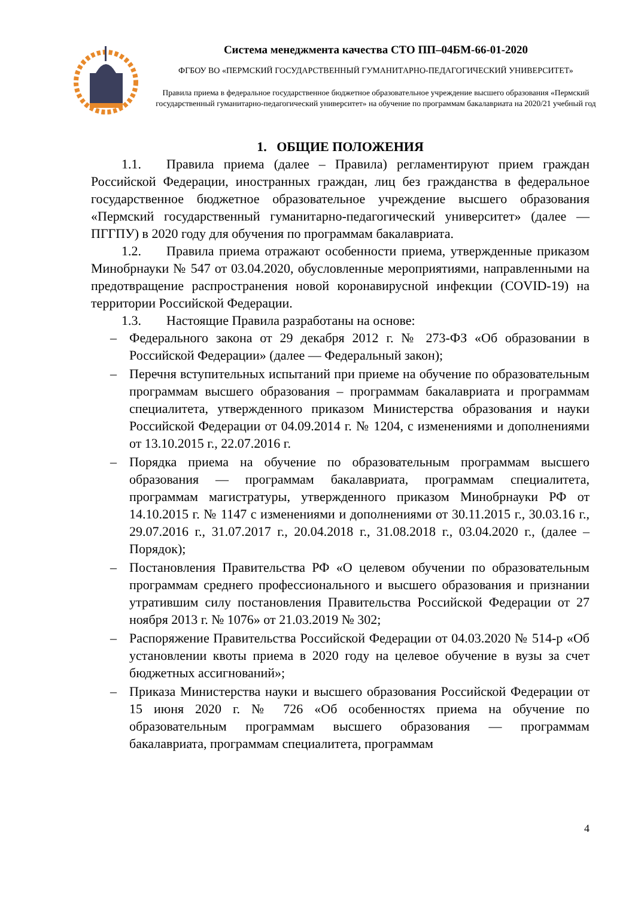Система менеджмента качества СТО ПП–04БМ-66-01-2020
ФГБОУ ВО «ПЕРМСКИЙ ГОСУДАРСТВЕННЫЙ ГУМАНИТАРНО-ПЕДАГОГИЧЕСКИЙ УНИВЕРСИТЕТ»
Правила приема в федеральное государственное бюджетное образовательное учреждение высшего образования «Пермский государственный гуманитарно-педагогический университет» на обучение по программам бакалавриата на 2020/21 учебный год
1. ОБЩИЕ ПОЛОЖЕНИЯ
1.1. Правила приема (далее – Правила) регламентируют прием граждан Российской Федерации, иностранных граждан, лиц без гражданства в федеральное государственное бюджетное образовательное учреждение высшего образования «Пермский государственный гуманитарно-педагогический университет» (далее — ПГГПУ) в 2020 году для обучения по программам бакалавриата.
1.2. Правила приема отражают особенности приема, утвержденные приказом Минобрнауки № 547 от 03.04.2020, обусловленные мероприятиями, направленными на предотвращение распространения новой коронавирусной инфекции (COVID-19) на территории Российской Федерации.
1.3. Настоящие Правила разработаны на основе:
– Федерального закона от 29 декабря 2012 г. № 273-ФЗ «Об образовании в Российской Федерации» (далее — Федеральный закон);
– Перечня вступительных испытаний при приеме на обучение по образовательным программам высшего образования – программам бакалавриата и программам специалитета, утвержденного приказом Министерства образования и науки Российской Федерации от 04.09.2014 г. № 1204, с изменениями и дополнениями от 13.10.2015 г., 22.07.2016 г.
– Порядка приема на обучение по образовательным программам высшего образования — программам бакалавриата, программам специалитета, программам магистратуры, утвержденного приказом Минобрнауки РФ от 14.10.2015 г. № 1147 с изменениями и дополнениями от 30.11.2015 г., 30.03.16 г., 29.07.2016 г., 31.07.2017 г., 20.04.2018 г., 31.08.2018 г., 03.04.2020 г., (далее – Порядок);
– Постановления Правительства РФ «О целевом обучении по образовательным программам среднего профессионального и высшего образования и признании утратившим силу постановления Правительства Российской Федерации от 27 ноября 2013 г. № 1076» от 21.03.2019 № 302;
– Распоряжение Правительства Российской Федерации от 04.03.2020 № 514-р «Об установлении квоты приема в 2020 году на целевое обучение в вузы за счет бюджетных ассигнований»;
– Приказа Министерства науки и высшего образования Российской Федерации от 15 июня 2020 г. № 726 «Об особенностях приема на обучение по образовательным программам высшего образования — программам бакалавриата, программам специалитета, программам
4